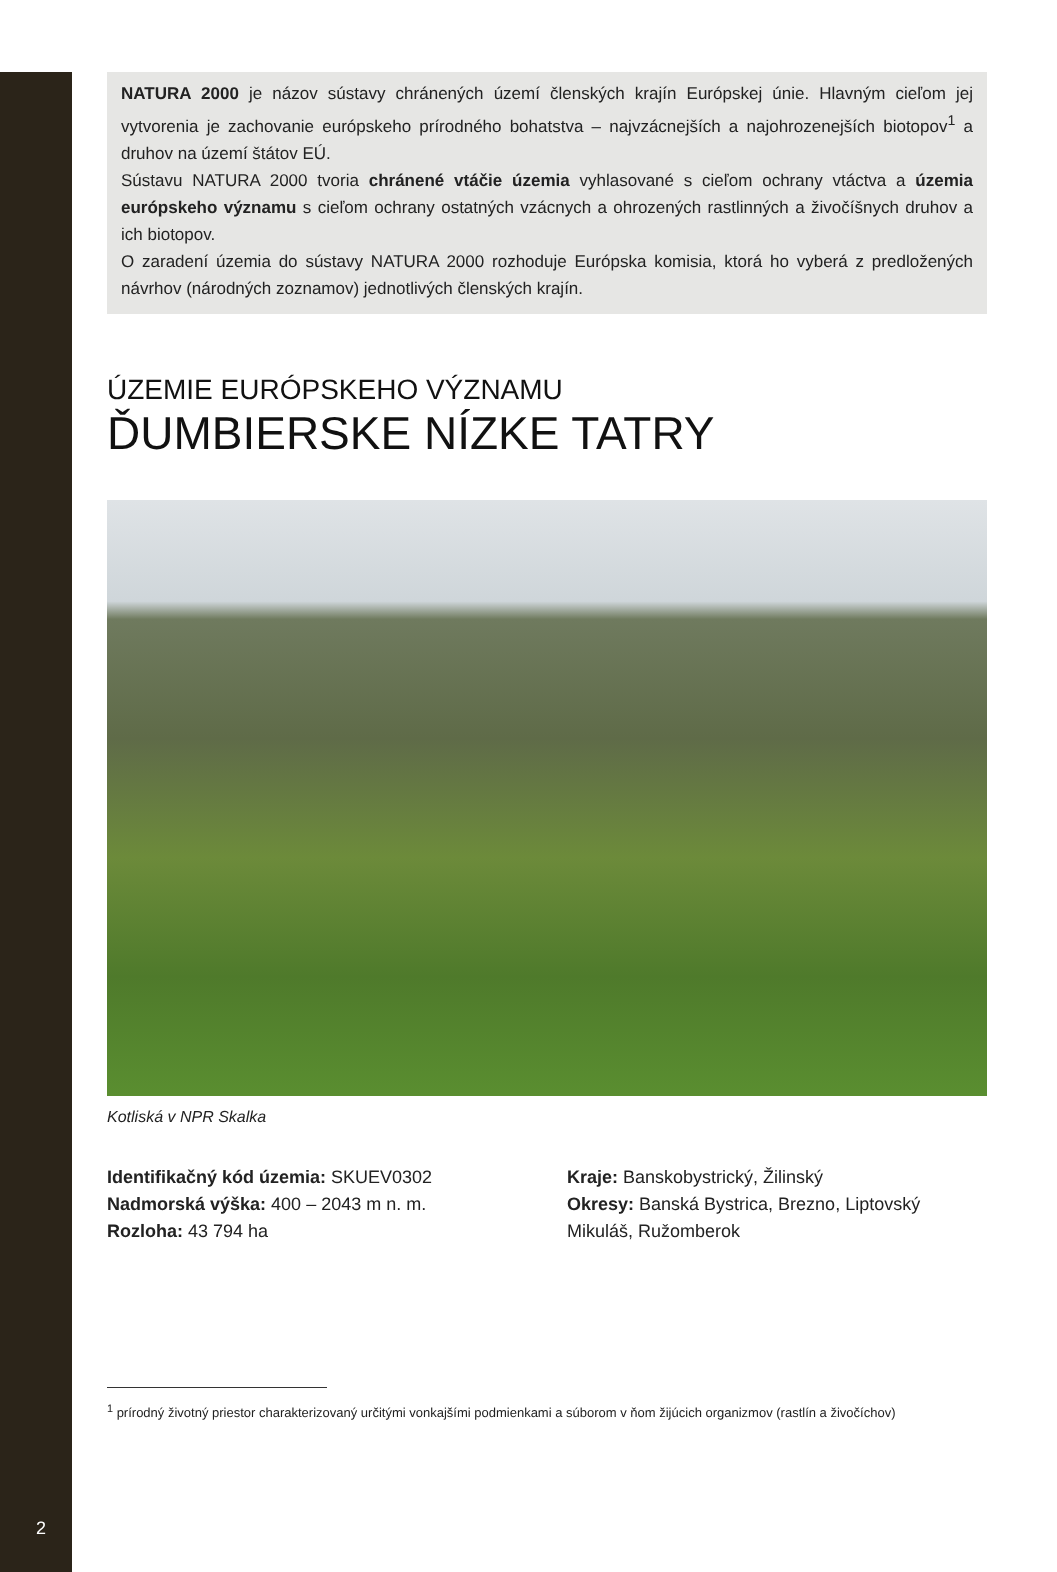NATURA 2000 je názov sústavy chránených území členských krajín Európskej únie. Hlavným cieľom jej vytvorenia je zachovanie európskeho prírodného bohatstva – najvzácnejších a najohrozenejších biotopov<sup>1</sup> a druhov na území štátov EÚ.
Sústavu NATURA 2000 tvoria chránené vtáčie územia vyhlasované s cieľom ochrany vtáctva a územia európskeho významu s cieľom ochrany ostatných vzácnych a ohrozených rastlinných a živočíšnych druhov a ich biotopov.
O zaradení územia do sústavy NATURA 2000 rozhoduje Európska komisia, ktorá ho vyberá z predložených návrhov (národných zoznamov) jednotlivých členských krajín.
ÚZEMIE EURÓPSKEHO VÝZNAMU
ĎUMBIERSKE NÍZKE TATRY
Kotliská v NPR Skalka
Identifikačný kód územia: SKUEV0302
Nadmorská výška: 400 – 2043 m n. m.
Rozloha: 43 794 ha
Kraje: Banskobystrický, Žilinský
Okresy: Banská Bystrica, Brezno, Liptovský Mikuláš, Ružomberok
<sup>1</sup> prírodný životný priestor charakterizovaný určitými vonkajšími podmienkami a súborom v ňom žijúcich organizmov (rastlín a živočíchov)
2